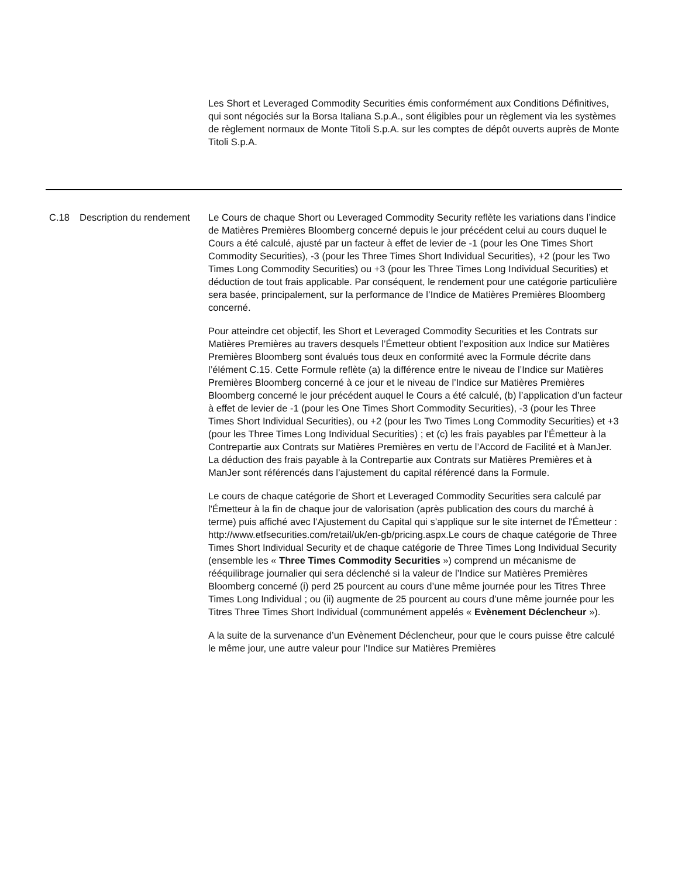Les Short et Leveraged Commodity Securities émis conformément aux Conditions Définitives, qui sont négociés sur la Borsa Italiana S.p.A., sont éligibles pour un règlement via les systèmes de règlement normaux de Monte Titoli S.p.A. sur les comptes de dépôt ouverts auprès de Monte Titoli S.p.A.
C.18 Description du rendement
Le Cours de chaque Short ou Leveraged Commodity Security reflète les variations dans l’indice de Matières Premières Bloomberg concerné depuis le jour précédent celui au cours duquel le Cours a été calculé, ajusté par un facteur à effet de levier de -1 (pour les One Times Short Commodity Securities), -3 (pour les Three Times Short Individual Securities), +2 (pour les Two Times Long Commodity Securities) ou +3 (pour les Three Times Long Individual Securities) et déduction de tout frais applicable. Par conséquent, le rendement pour une catégorie particulière sera basée, principalement, sur la performance de l’Indice de Matières Premières Bloomberg concerné.
Pour atteindre cet objectif, les Short et Leveraged Commodity Securities et les Contrats sur Matières Premières au travers desquels l’Émetteur obtient l’exposition aux Indice sur Matières Premières Bloomberg sont évalués tous deux en conformité avec la Formule décrite dans l’élément C.15. Cette Formule reflète (a) la différence entre le niveau de l’Indice sur Matières Premières Bloomberg concerné à ce jour et le niveau de l’Indice sur Matières Premières Bloomberg concerné le jour précédent auquel le Cours a été calculé, (b) l’application d’un facteur à effet de levier de -1 (pour les One Times Short Commodity Securities), -3 (pour les Three Times Short Individual Securities), ou +2 (pour les Two Times Long Commodity Securities) et +3 (pour les Three Times Long Individual Securities) ; et (c) les frais payables par l’Émetteur à la Contrepartie aux Contrats sur Matières Premières en vertu de l’Accord de Facilité et à ManJer. La déduction des frais payable à la Contrepartie aux Contrats sur Matières Premières et à ManJer sont référencés dans l’ajustement du capital référencé dans la Formule.
Le cours de chaque catégorie de Short et Leveraged Commodity Securities sera calculé par l'Émetteur à la fin de chaque jour de valorisation (après publication des cours du marché à terme) puis affiché avec l’Ajustement du Capital qui s’applique sur le site internet de l'Émetteur : http://www.etfsecurities.com/retail/uk/en-gb/pricing.aspx.Le cours de chaque catégorie de Three Times Short Individual Security et de chaque catégorie de Three Times Long Individual Security (ensemble les « Three Times Commodity Securities ») comprend un mécanisme de rééquilibrage journalier qui sera déclenché si la valeur de l’Indice sur Matières Premières Bloomberg concerné (i) perd 25 pourcent au cours d’une même journée pour les Titres Three Times Long Individual ; ou (ii) augmente de 25 pourcent au cours d’une même journée pour les Titres Three Times Short Individual (communément appelés « Evènement Déclencheur »).
A la suite de la survenance d’un Evènement Déclencheur, pour que le cours puisse être calculé le même jour, une autre valeur pour l’Indice sur Matières Premières